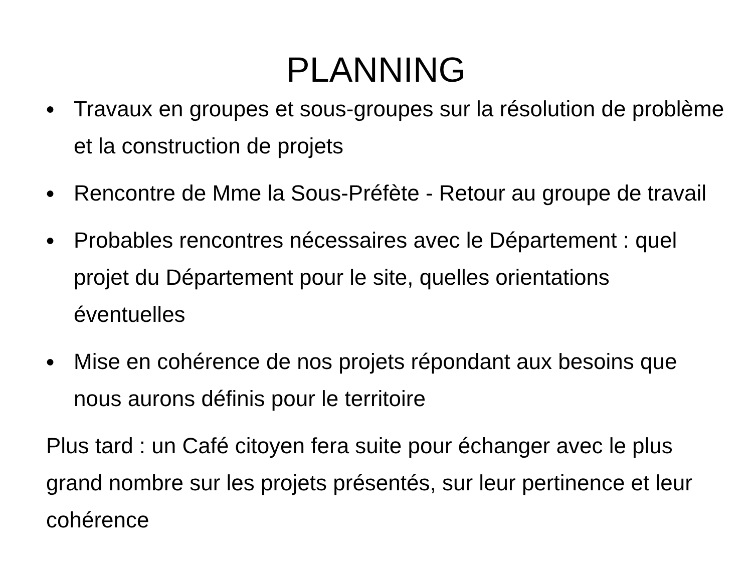PLANNING
● Travaux en groupes et sous-groupes sur la résolution de problème et la construction de projets
● Rencontre de Mme la Sous-Préfète - Retour au groupe de travail
● Probables rencontres nécessaires avec le Département : quel projet du Département pour le site, quelles orientations éventuelles
● Mise en cohérence de nos projets répondant aux besoins que nous aurons définis pour le territoire
Plus tard : un Café citoyen fera suite pour échanger avec le plus grand nombre sur les projets présentés, sur leur pertinence et leur cohérence